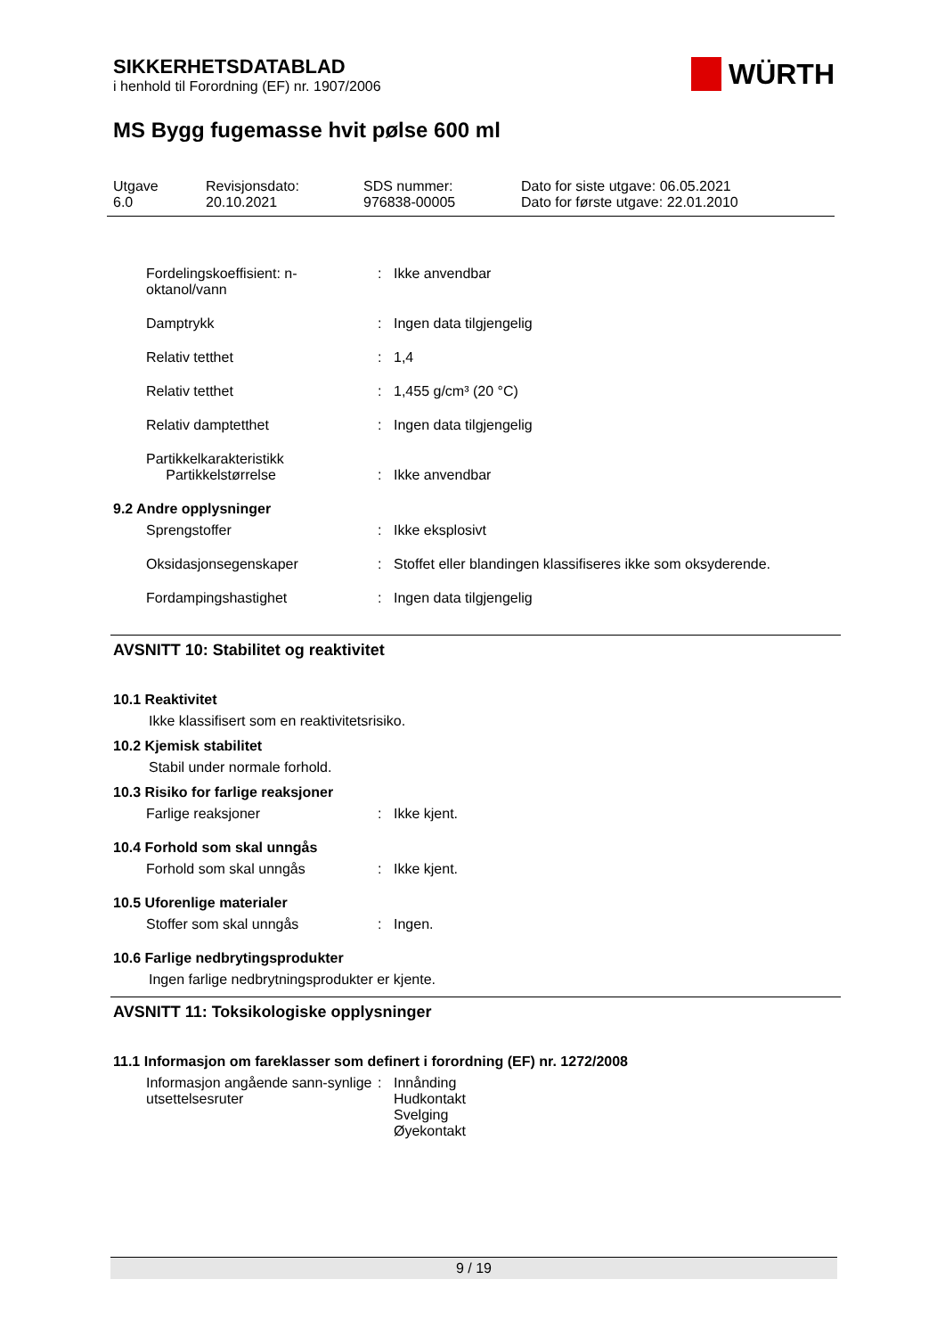SIKKERHETSDATABLAD
i henhold til Forordning (EF) nr. 1907/2006
WÜRTH
MS Bygg fugemasse hvit pølse 600 ml
Utgave
6.0
Revisjonsdato:
20.10.2021
SDS nummer:
976838-00005
Dato for siste utgave: 06.05.2021
Dato for første utgave: 22.01.2010
| Fordelingskoeffisient: n-oktanol/vann | : | Ikke anvendbar |
| Damptrykk | : | Ingen data tilgjengelig |
| Relativ tetthet | : | 1,4 |
| Relativ tetthet | : | 1,455 g/cm³ (20 °C) |
| Relativ damptetthet | : | Ingen data tilgjengelig |
| Partikkelkarakteristikk Partikkelstørrelse | : | Ikke anvendbar |
9.2 Andre opplysninger
| Sprengstoffer | : | Ikke eksplosivt |
| Oksidasjonsegenskaper | : | Stoffet eller blandingen klassifiseres ikke som oksyderende. |
| Fordampingshastighet | : | Ingen data tilgjengelig |
AVSNITT 10: Stabilitet og reaktivitet
10.1 Reaktivitet
Ikke klassifisert som en reaktivitetsrisiko.
10.2 Kjemisk stabilitet
Stabil under normale forhold.
10.3 Risiko for farlige reaksjoner
| Farlige reaksjoner | : | Ikke kjent. |
10.4 Forhold som skal unngås
| Forhold som skal unngås | : | Ikke kjent. |
10.5 Uforenlige materialer
| Stoffer som skal unngås | : | Ingen. |
10.6 Farlige nedbrytingsprodukter
Ingen farlige nedbrytningsprodukter er kjente.
AVSNITT 11: Toksikologiske opplysninger
11.1 Informasjon om fareklasser som definert i forordning (EF) nr. 1272/2008
| Informasjon angående sann-synlige utsettelsesruter | : | Innånding Hudkontakt Svelging Øyekontakt |
9 / 19